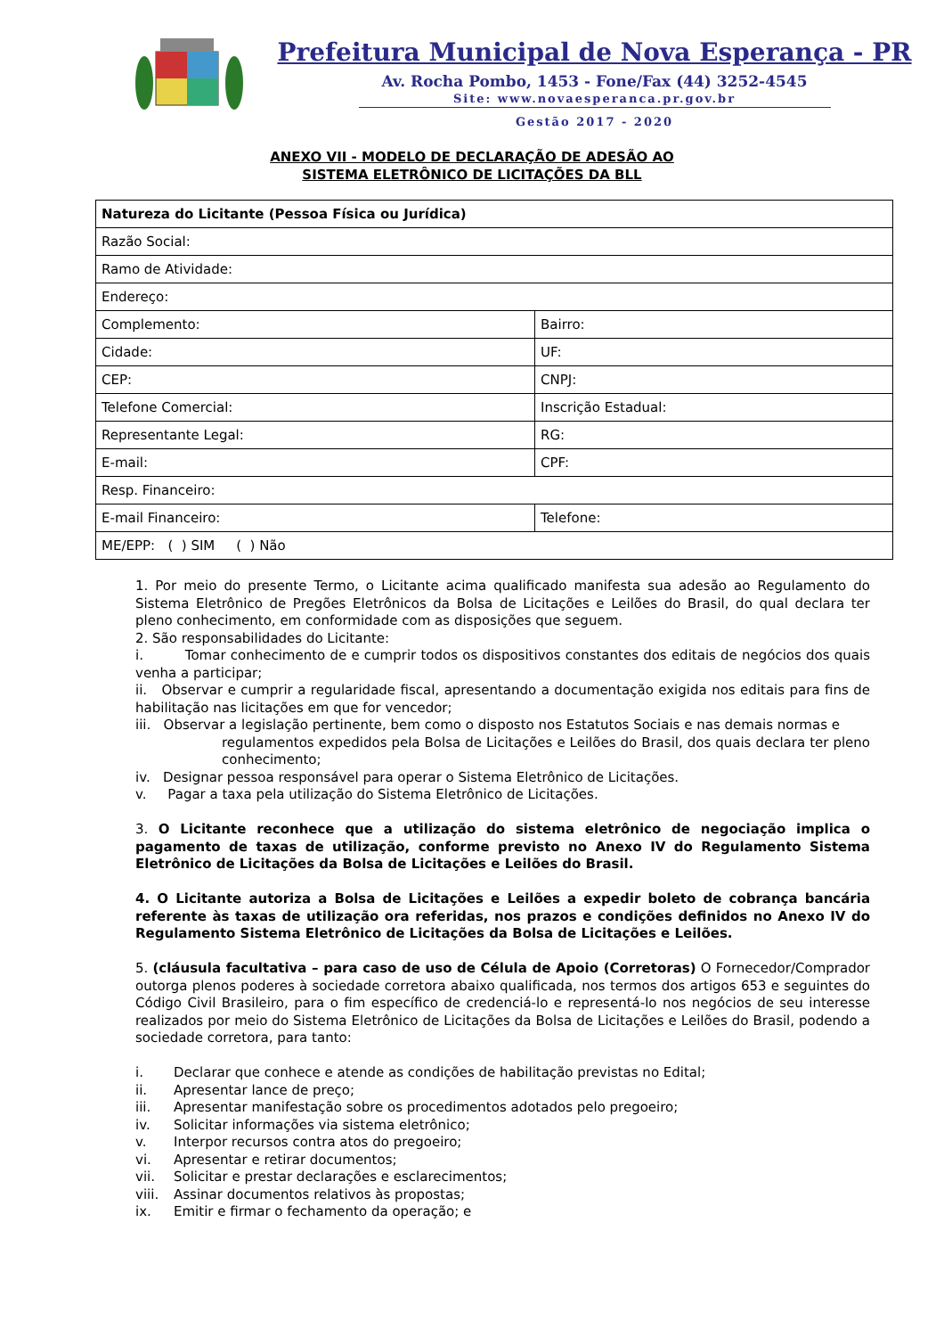Prefeitura Municipal de Nova Esperança - PR
Av. Rocha Pombo, 1453 - Fone/Fax (44) 3252-4545
Site: www.novaesperanca.pr.gov.br
Gestão 2017 - 2020
ANEXO VII - MODELO DE DECLARAÇÃO DE ADESÃO AO
SISTEMA ELETRÔNICO DE LICITAÇÕES DA BLL
| Natureza do Licitante (Pessoa Física ou Jurídica) | |
| Razão Social: | |
| Ramo de Atividade: | |
| Endereço: | |
| Complemento: | Bairro: |
| Cidade: | UF: |
| CEP: | CNPJ: |
| Telefone Comercial: | Inscrição Estadual: |
| Representante Legal: | RG: |
| E-mail: | CPF: |
| Resp. Financeiro: | |
| E-mail Financeiro: | Telefone: |
| ME/EPP: ( ) SIM ( ) Não | |
1. Por meio do presente Termo, o Licitante acima qualificado manifesta sua adesão ao Regulamento do Sistema Eletrônico de Pregões Eletrônicos da Bolsa de Licitações e Leilões do Brasil, do qual declara ter pleno conhecimento, em conformidade com as disposições que seguem.
2. São responsabilidades do Licitante:
i. Tomar conhecimento de e cumprir todos os dispositivos constantes dos editais de negócios dos quais venha a participar;
ii. Observar e cumprir a regularidade fiscal, apresentando a documentação exigida nos editais para fins de habilitação nas licitações em que for vencedor;
iii. Observar a legislação pertinente, bem como o disposto nos Estatutos Sociais e nas demais normas e
regulamentos expedidos pela Bolsa de Licitações e Leilões do Brasil, dos quais declara ter pleno conhecimento;
iv. Designar pessoa responsável para operar o Sistema Eletrônico de Licitações.
v. Pagar a taxa pela utilização do Sistema Eletrônico de Licitações.
3. O Licitante reconhece que a utilização do sistema eletrônico de negociação implica o pagamento de taxas de utilização, conforme previsto no Anexo IV do Regulamento Sistema Eletrônico de Licitações da Bolsa de Licitações e Leilões do Brasil.
4. O Licitante autoriza a Bolsa de Licitações e Leilões a expedir boleto de cobrança bancária referente às taxas de utilização ora referidas, nos prazos e condições definidos no Anexo IV do Regulamento Sistema Eletrônico de Licitações da Bolsa de Licitações e Leilões.
5. (cláusula facultativa – para caso de uso de Célula de Apoio (Corretoras) O Fornecedor/Comprador outorga plenos poderes à sociedade corretora abaixo qualificada, nos termos dos artigos 653 e seguintes do Código Civil Brasileiro, para o fim específico de credenciá-lo e representá-lo nos negócios de seu interesse realizados por meio do Sistema Eletrônico de Licitações da Bolsa de Licitações e Leilões do Brasil, podendo a sociedade corretora, para tanto:
i. Declarar que conhece e atende as condições de habilitação previstas no Edital;
ii. Apresentar lance de preço;
iii. Apresentar manifestação sobre os procedimentos adotados pelo pregoeiro;
iv. Solicitar informações via sistema eletrônico;
v. Interpor recursos contra atos do pregoeiro;
vi. Apresentar e retirar documentos;
vii. Solicitar e prestar declarações e esclarecimentos;
viii. Assinar documentos relativos às propostas;
ix. Emitir e firmar o fechamento da operação; e